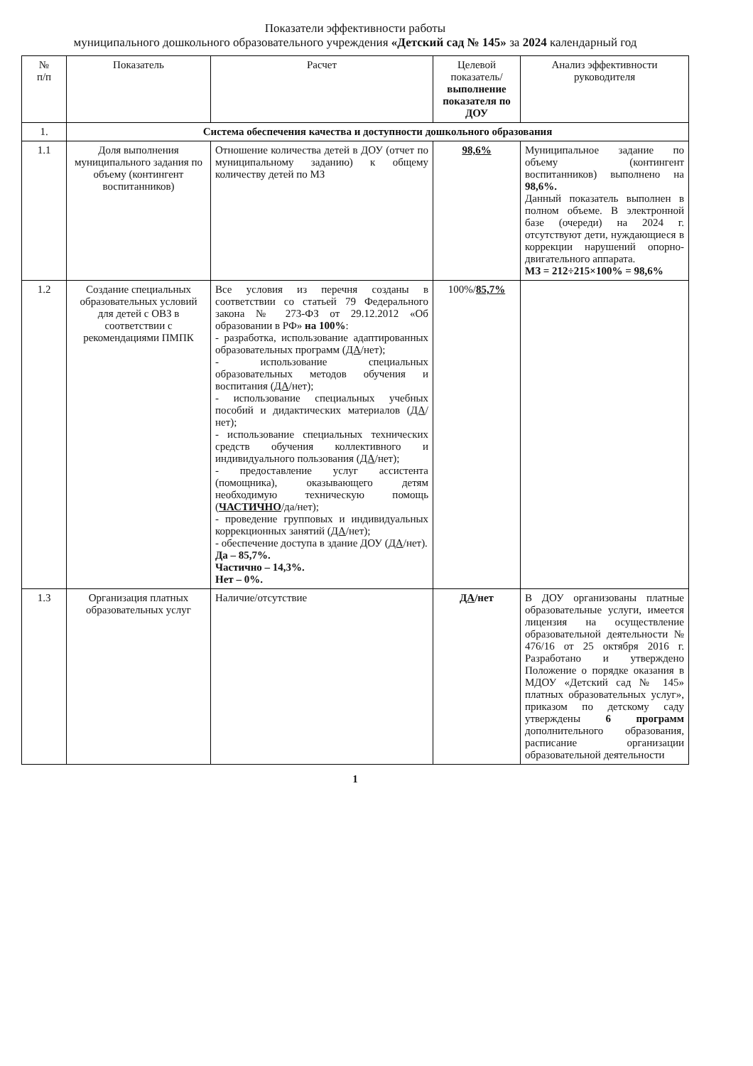Показатели эффективности работы
муниципального дошкольного образовательного учреждения «Детский сад № 145» за 2024 календарный год
| № п/п | Показатель | Расчет | Целевой показатель/ выполнение показателя по ДОУ | Анализ эффективности руководителя |
| --- | --- | --- | --- | --- |
| 1. | Система обеспечения качества и доступности дошкольного образования | | | |
| 1.1 | Доля выполнения муниципального задания по объему (контингент воспитанников) | Отношение количества детей в ДОУ (отчет по муниципальному заданию) к общему количеству детей по МЗ | 98,6% | Муниципальное задание по объему (контингент воспитанников) выполнено на 98,6%. Данный показатель выполнен в полном объеме. В электронной базе (очереди) на 2024 г. отсутствуют дети, нуждающиеся в коррекции нарушений опорно-двигательного аппарата. МЗ = 212÷215×100% = 98,6% |
| 1.2 | Создание специальных образовательных условий для детей с ОВЗ в соответствии с рекомендациями ПМПК | Все условия из перечня созданы в соответствии со статьей 79 Федерального закона № 273-ФЗ от 29.12.2012 «Об образовании в РФ» на 100% : - разработка, использование адаптированных образовательных программ ( ДА /нет); - использование специальных образовательных методов обучения и воспитания ( ДА /нет); - использование специальных учебных пособий и дидактических материалов ( ДА /нет); - использование специальных технических средств обучения коллективного и индивидуального пользования ( ДА /нет); - предоставление услуг ассистента (помощника), оказывающего детям необходимую техническую помощь ( ЧАСТИЧНО /да/нет); - проведение групповых и индивидуальных коррекционных занятий ( ДА /нет); - обеспечение доступа в здание ДОУ ( ДА /нет). Да – 85,7%. Частично – 14,3%. Нет – 0%. | 100%/ 85,7% | |
| 1.3 | Организация платных образовательных услуг | Наличие/отсутствие | ДА /нет | В ДОУ организованы платные образовательные услуги, имеется лицензия на осуществление образовательной деятельности № 476/16 от 25 октября 2016 г. Разработано и утверждено Положение о порядке оказания в МДОУ «Детский сад № 145» платных образовательных услуг», приказом по детскому саду утверждены 6 программ дополнительного образования, расписание организации образовательной деятельности |
1